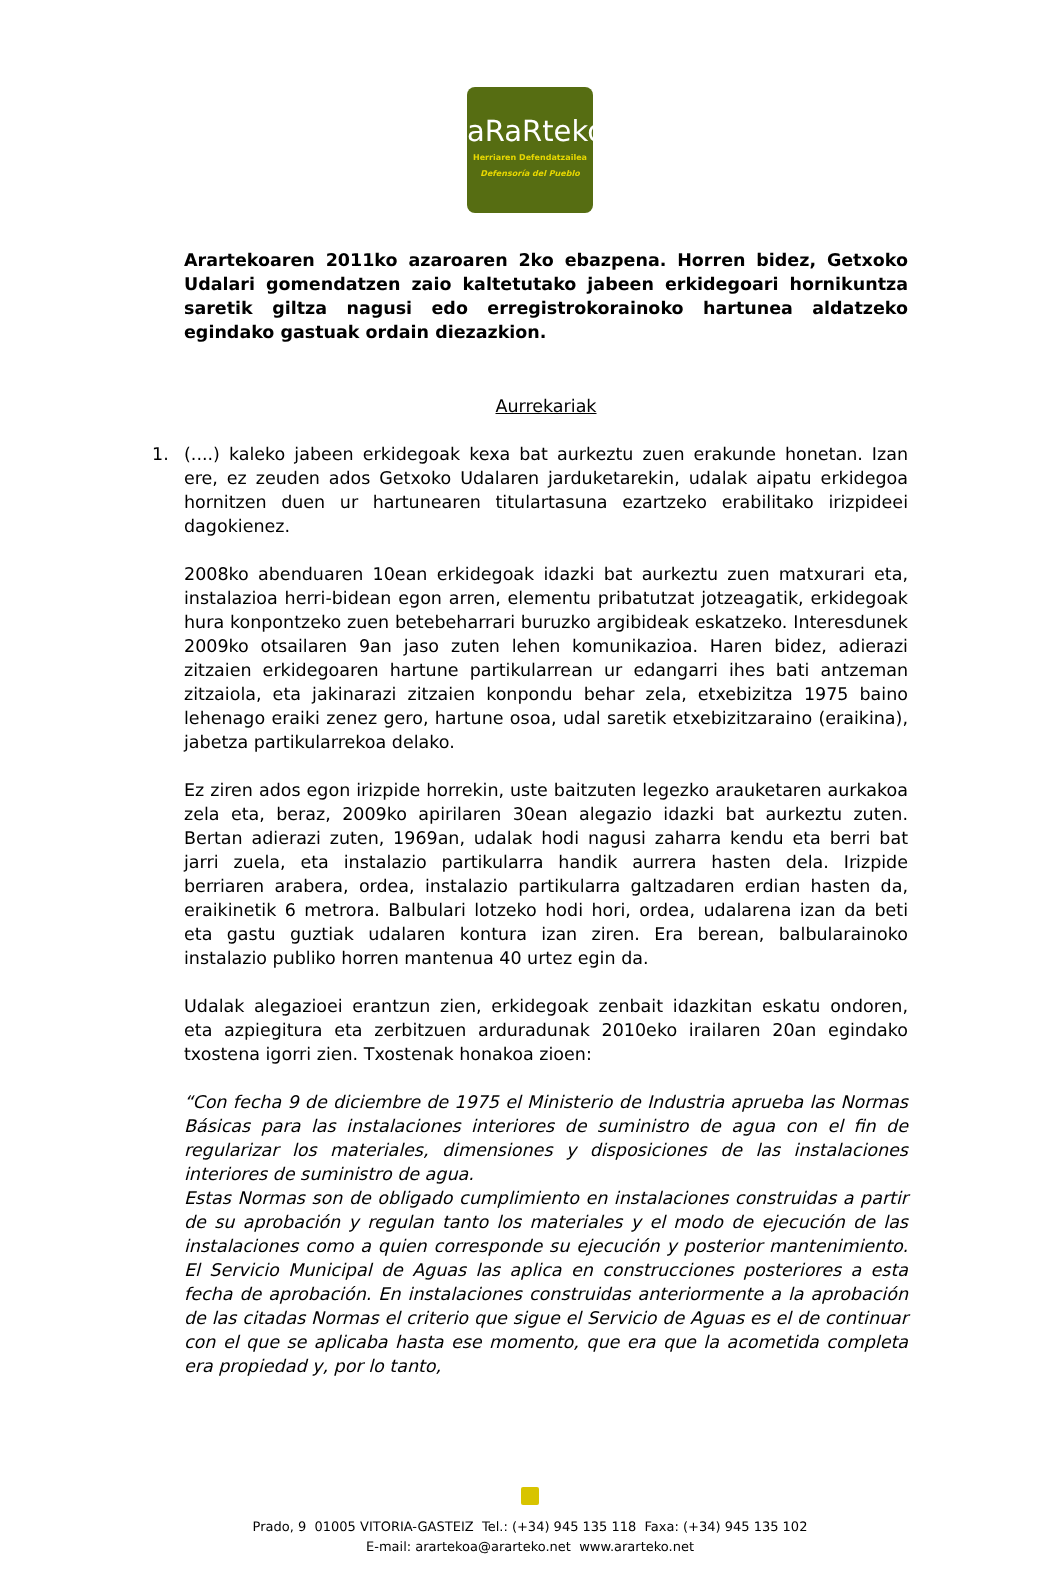aRaRteko
Herriaren Defendatzailea
Defensoría del Pueblo
Arartekoaren 2011ko azaroaren 2ko ebazpena. Horren bidez, Getxoko Udalari gomendatzen zaio kaltetutako jabeen erkidegoari hornikuntza saretik giltza nagusi edo erregistrokorainoko hartunea aldatzeko egindako gastuak ordain diezazkion.
Aurrekariak
1. (....) kaleko jabeen erkidegoak kexa bat aurkeztu zuen erakunde honetan. Izan ere, ez zeuden ados Getxoko Udalaren jarduketarekin, udalak aipatu erkidegoa hornitzen duen ur hartunearen titulartasuna ezartzeko erabilitako irizpideei dagokienez.
2008ko abenduaren 10ean erkidegoak idazki bat aurkeztu zuen matxurari eta, instalazioa herri-bidean egon arren, elementu pribatutzat jotzeagatik, erkidegoak hura konpontzeko zuen betebeharrari buruzko argibideak eskatzeko. Interesdunek 2009ko otsailaren 9an jaso zuten lehen komunikazioa. Haren bidez, adierazi zitzaien erkidegoaren hartune partikularrean ur edangarri ihes bati antzeman zitzaiola, eta jakinarazi zitzaien konpondu behar zela, etxebizitza 1975 baino lehenago eraiki zenez gero, hartune osoa, udal saretik etxebizitzaraino (eraikina), jabetza partikularrekoa delako.
Ez ziren ados egon irizpide horrekin, uste baitzuten legezko arauketaren aurkakoa zela eta, beraz, 2009ko apirilaren 30ean alegazio idazki bat aurkeztu zuten. Bertan adierazi zuten, 1969an, udalak hodi nagusi zaharra kendu eta berri bat jarri zuela, eta instalazio partikularra handik aurrera hasten dela. Irizpide berriaren arabera, ordea, instalazio partikularra galtzadaren erdian hasten da, eraikinetik 6 metrora. Balbulari lotzeko hodi hori, ordea, udalarena izan da beti eta gastu guztiak udalaren kontura izan ziren. Era berean, balbularainoko instalazio publiko horren mantenua 40 urtez egin da.
Udalak alegazioei erantzun zien, erkidegoak zenbait idazkitan eskatu ondoren, eta azpiegitura eta zerbitzuen arduradunak 2010eko irailaren 20an egindako txostena igorri zien. Txostenak honakoa zioen:
“Con fecha 9 de diciembre de 1975 el Ministerio de Industria aprueba las Normas Básicas para las instalaciones interiores de suministro de agua con el fin de regularizar los materiales, dimensiones y disposiciones de las instalaciones interiores de suministro de agua.
Estas Normas son de obligado cumplimiento en instalaciones construidas a partir de su aprobación y regulan tanto los materiales y el modo de ejecución de las instalaciones como a quien corresponde su ejecución y posterior mantenimiento. El Servicio Municipal de Aguas las aplica en construcciones posteriores a esta fecha de aprobación. En instalaciones construidas anteriormente a la aprobación de las citadas Normas el criterio que sigue el Servicio de Aguas es el de continuar con el que se aplicaba hasta ese momento, que era que la acometida completa era propiedad y, por lo tanto,
Prado, 9 01005 VITORIA-GASTEIZ Tel.: (+34) 945 135 118 Faxa: (+34) 945 135 102
E-mail: arartekoa@ararteko.net www.ararteko.net